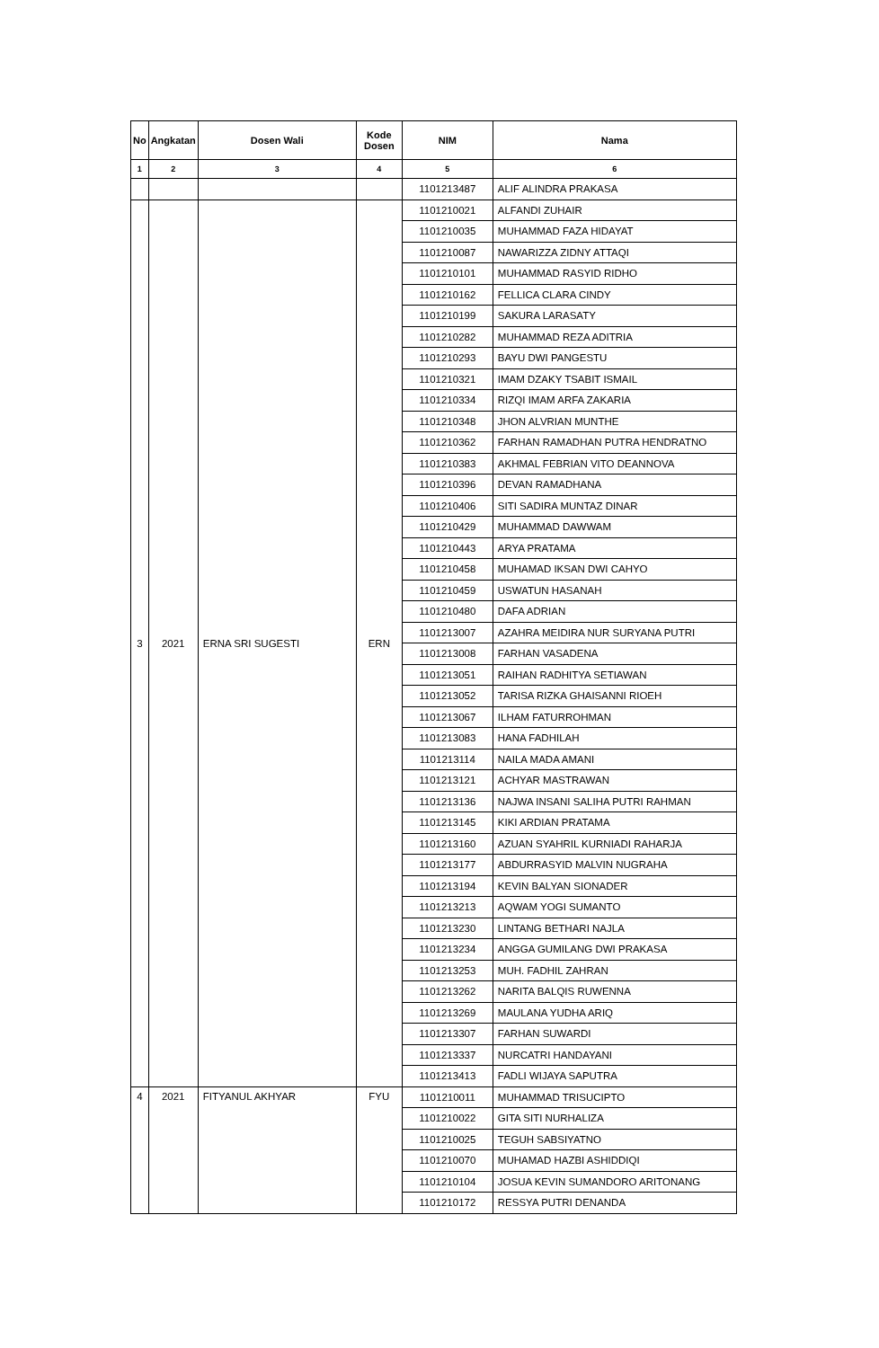| No | Angkatan | Dosen Wali | Kode Dosen | NIM | Nama |
| --- | --- | --- | --- | --- | --- |
| 1 | 2 | 3 | 4 | 5 | 6 |
| | | | | 1101213487 | ALIF ALINDRA PRAKASA |
| 3 | 2021 | ERNA SRI SUGESTI | ERN | 1101210021 | ALFANDI ZUHAIR |
| | | | | 1101210035 | MUHAMMAD FAZA HIDAYAT |
| | | | | 1101210087 | NAWARIZZA ZIDNY ATTAQI |
| | | | | 1101210101 | MUHAMMAD RASYID RIDHO |
| | | | | 1101210162 | FELLICA CLARA CINDY |
| | | | | 1101210199 | SAKURA LARASATY |
| | | | | 1101210282 | MUHAMMAD REZA ADITRIA |
| | | | | 1101210293 | BAYU DWI PANGESTU |
| | | | | 1101210321 | IMAM DZAKY TSABIT ISMAIL |
| | | | | 1101210334 | RIZQI IMAM ARFA ZAKARIA |
| | | | | 1101210348 | JHON ALVRIAN MUNTHE |
| | | | | 1101210362 | FARHAN RAMADHAN PUTRA HENDRATNO |
| | | | | 1101210383 | AKHMAL FEBRIAN VITO DEANNOVA |
| | | | | 1101210396 | DEVAN RAMADHANA |
| | | | | 1101210406 | SITI SADIRA MUNTAZ DINAR |
| | | | | 1101210429 | MUHAMMAD DAWWAM |
| | | | | 1101210443 | ARYA PRATAMA |
| | | | | 1101210458 | MUHAMAD IKSAN DWI CAHYO |
| | | | | 1101210459 | USWATUN HASANAH |
| | | | | 1101210480 | DAFA ADRIAN |
| | | | | 1101213007 | AZAHRA MEIDIRA NUR SURYANA PUTRI |
| | | | | 1101213008 | FARHAN VASADENA |
| | | | | 1101213051 | RAIHAN RADHITYA SETIAWAN |
| | | | | 1101213052 | TARISA RIZKA GHAISANNI RIOEH |
| | | | | 1101213067 | ILHAM FATURROHMAN |
| | | | | 1101213083 | HANA FADHILAH |
| | | | | 1101213114 | NAILA MADA AMANI |
| | | | | 1101213121 | ACHYAR MASTRAWAN |
| | | | | 1101213136 | NAJWA INSANI SALIHA PUTRI RAHMAN |
| | | | | 1101213145 | KIKI ARDIAN PRATAMA |
| | | | | 1101213160 | AZUAN SYAHRIL KURNIADI RAHARJA |
| | | | | 1101213177 | ABDURRASYID MALVIN NUGRAHA |
| | | | | 1101213194 | KEVIN BALYAN SIONADER |
| | | | | 1101213213 | AQWAM YOGI SUMANTO |
| | | | | 1101213230 | LINTANG BETHARI NAJLA |
| | | | | 1101213234 | ANGGA GUMILANG DWI PRAKASA |
| | | | | 1101213253 | MUH. FADHIL ZAHRAN |
| | | | | 1101213262 | NARITA BALQIS RUWENNA |
| | | | | 1101213269 | MAULANA YUDHA ARIQ |
| | | | | 1101213307 | FARHAN SUWARDI |
| | | | | 1101213337 | NURCATRI HANDAYANI |
| | | | | 1101213413 | FADLI WIJAYA SAPUTRA |
| 4 | 2021 | FITYANUL AKHYAR | FYU | 1101210011 | MUHAMMAD TRISUCIPTO |
| | | | | 1101210022 | GITA SITI NURHALIZA |
| | | | | 1101210025 | TEGUH SABSIYATNO |
| | | | | 1101210070 | MUHAMAD HAZBI ASHIDDIQI |
| | | | | 1101210104 | JOSUA KEVIN SUMANDORO ARITONANG |
| | | | | 1101210172 | RESSYA PUTRI DENANDA |